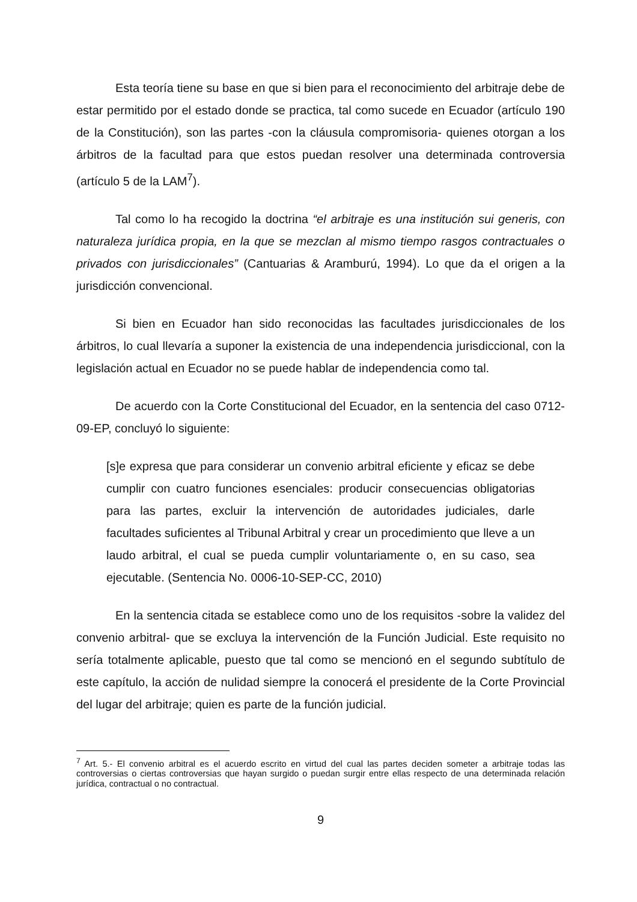Esta teoría tiene su base en que si bien para el reconocimiento del arbitraje debe de estar permitido por el estado donde se practica, tal como sucede en Ecuador (artículo 190 de la Constitución), son las partes -con la cláusula compromisoria- quienes otorgan a los árbitros de la facultad para que estos puedan resolver una determinada controversia (artículo 5 de la LAM<sup>7</sup>).
Tal como lo ha recogido la doctrina “el arbitraje es una institución sui generis, con naturaleza jurídica propia, en la que se mezclan al mismo tiempo rasgos contractuales o privados con jurisdiccionales” (Cantuarias & Aramburú, 1994). Lo que da el origen a la jurisdicción convencional.
Si bien en Ecuador han sido reconocidas las facultades jurisdiccionales de los árbitros, lo cual llevaría a suponer la existencia de una independencia jurisdiccional, con la legislación actual en Ecuador no se puede hablar de independencia como tal.
De acuerdo con la Corte Constitucional del Ecuador, en la sentencia del caso 0712-09-EP, concluyó lo siguiente:
[s]e expresa que para considerar un convenio arbitral eficiente y eficaz se debe cumplir con cuatro funciones esenciales: producir consecuencias obligatorias para las partes, excluir la intervención de autoridades judiciales, darle facultades suficientes al Tribunal Arbitral y crear un procedimiento que lleve a un laudo arbitral, el cual se pueda cumplir voluntariamente o, en su caso, sea ejecutable. (Sentencia No. 0006-10-SEP-CC, 2010)
En la sentencia citada se establece como uno de los requisitos -sobre la validez del convenio arbitral- que se excluya la intervención de la Función Judicial. Este requisito no sería totalmente aplicable, puesto que tal como se mencionó en el segundo subtítulo de este capítulo, la acción de nulidad siempre la conocerá el presidente de la Corte Provincial del lugar del arbitraje; quien es parte de la función judicial.
<sup>7</sup> Art. 5.- El convenio arbitral es el acuerdo escrito en virtud del cual las partes deciden someter a arbitraje todas las controversias o ciertas controversias que hayan surgido o puedan surgir entre ellas respecto de una determinada relación jurídica, contractual o no contractual.
9